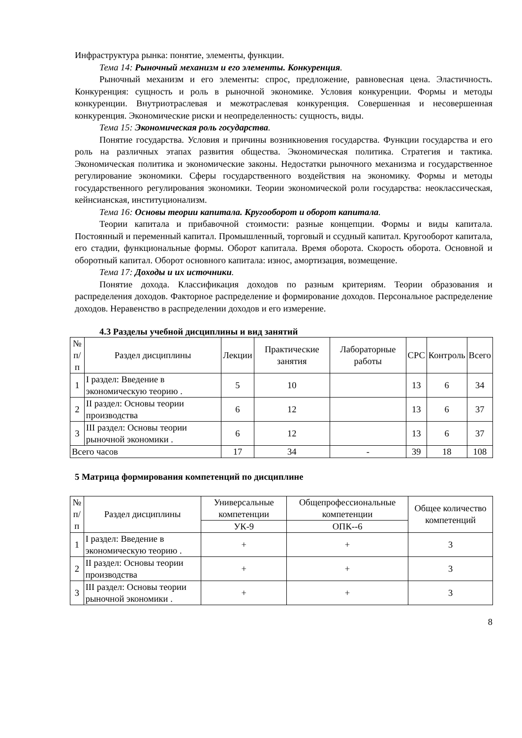Инфраструктура рынка: понятие, элементы, функции.
Тема 14: Рыночный механизм и его элементы. Конкуренция.
Рыночный механизм и его элементы: спрос, предложение, равновесная цена. Эластичность. Конкуренция: сущность и роль в рыночной экономике. Условия конкуренции. Формы и методы конкуренции. Внутриотраслевая и межотраслевая конкуренция. Совершенная и несовершенная конкуренция. Экономические риски и неопределенность: сущность, виды.
Тема 15: Экономическая роль государства.
Понятие государства. Условия и причины возникновения государства. Функции государства и его роль на различных этапах развития общества. Экономическая политика. Стратегия и тактика. Экономическая политика и экономические законы. Недостатки рыночного механизма и государственное регулирование экономики. Сферы государственного воздействия на экономику. Формы и методы государственного регулирования экономики. Теории экономической роли государства: неоклассическая, кейнсианская, институционализм.
Тема 16: Основы теории капитала. Кругооборот и оборот капитала.
Теории капитала и прибавочной стоимости: разные концепции. Формы и виды капитала. Постоянный и переменный капитал. Промышленный, торговый и ссудный капитал. Кругооборот капитала, его стадии, функциональные формы. Оборот капитала. Время оборота. Скорость оборота. Основной и оборотный капитал. Оборот основного капитала: износ, амортизация, возмещение.
Тема 17: Доходы и их источники.
Понятие дохода. Классификация доходов по разным критериям. Теории образования и распределения доходов. Факторное распределение и формирование доходов. Персональное распределение доходов. Неравенство в распределении доходов и его измерение.
4.3 Разделы учебной дисциплины и вид занятий
| № п/п | Раздел дисциплины | Лекции | Практические занятия | Лабораторные работы | СРС | Контроль | Всего |
| --- | --- | --- | --- | --- | --- | --- | --- |
| 1 | I раздел: Введение в экономическую теорию . | 5 | 10 | | 13 | 6 | 34 |
| 2 | II раздел: Основы теории производства | 6 | 12 | | 13 | 6 | 37 |
| 3 | III раздел: Основы теории рыночной экономики . | 6 | 12 | | 13 | 6 | 37 |
| Всего часов | | 17 | 34 | - | 39 | 18 | 108 |
5 Матрица формирования компетенций по дисциплине
| № п/п | Раздел дисциплины | Универсальные компетенции | Общепрофессиональные компетенции | Общее количество компетенций |
| --- | --- | --- | --- | --- |
| | | УК-9 | ОПК--6 | |
| 1 | I раздел: Введение в экономическую теорию . | + | + | 3 |
| 2 | II раздел: Основы теории производства | + | + | 3 |
| 3 | III раздел: Основы теории рыночной экономики . | + | + | 3 |
8